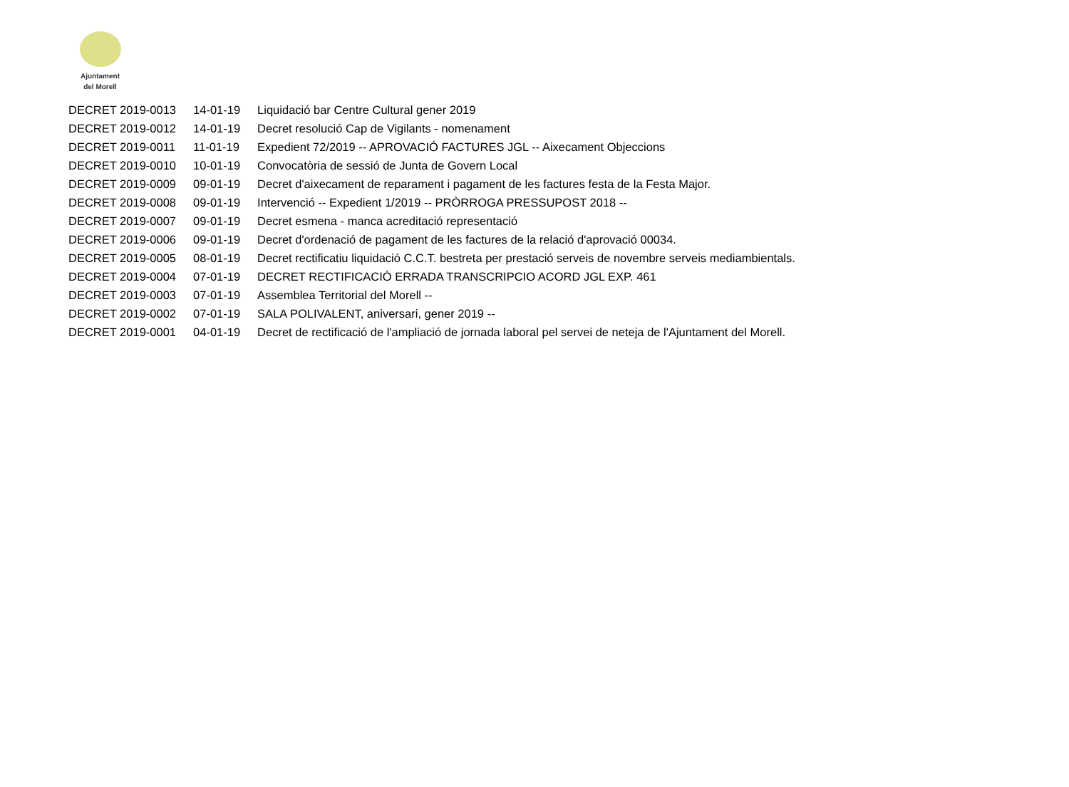Ajuntament
del Morell
| DECRET 2019-0013 | 14-01-19 | Liquidació bar Centre Cultural gener 2019 |
| DECRET 2019-0012 | 14-01-19 | Decret resolució Cap de Vigilants - nomenament |
| DECRET 2019-0011 | 11-01-19 | Expedient 72/2019 -- APROVACIÓ FACTURES JGL -- Aixecament Objeccions |
| DECRET 2019-0010 | 10-01-19 | Convocatòria de sessió de Junta de Govern Local |
| DECRET 2019-0009 | 09-01-19 | Decret d'aixecament de reparament i pagament de les factures festa de la Festa Major. |
| DECRET 2019-0008 | 09-01-19 | Intervenció -- Expedient 1/2019 -- PRÒRROGA PRESSUPOST 2018 -- |
| DECRET 2019-0007 | 09-01-19 | Decret esmena - manca acreditació representació |
| DECRET 2019-0006 | 09-01-19 | Decret d'ordenació de pagament de les factures de la relació d'aprovació 00034. |
| DECRET 2019-0005 | 08-01-19 | Decret rectificatiu liquidació C.C.T. bestreta per prestació serveis de novembre serveis mediambientals. |
| DECRET 2019-0004 | 07-01-19 | DECRET RECTIFICACIÓ ERRADA TRANSCRIPCIO ACORD JGL EXP. 461 |
| DECRET 2019-0003 | 07-01-19 | Assemblea Territorial del Morell -- |
| DECRET 2019-0002 | 07-01-19 | SALA POLIVALENT, aniversari, gener 2019 -- |
| DECRET 2019-0001 | 04-01-19 | Decret de rectificació de l'ampliació de jornada laboral pel servei de neteja de l'Ajuntament del Morell. |